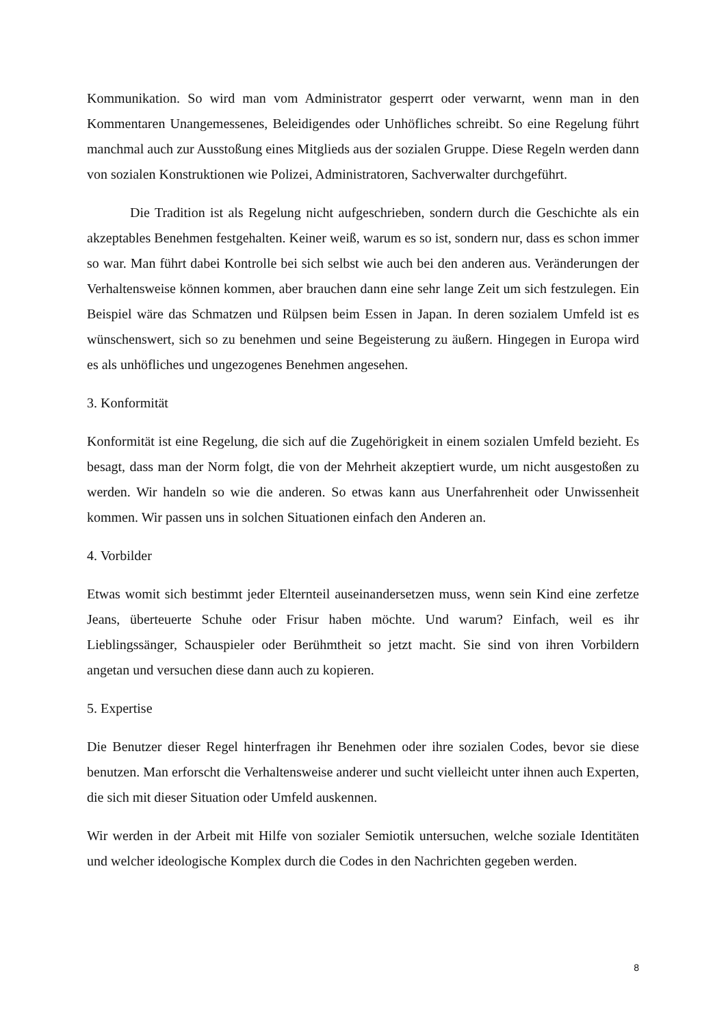Kommunikation. So wird man vom Administrator gesperrt oder verwarnt, wenn man in den Kommentaren Unangemessenes, Beleidigendes oder Unhöfliches schreibt. So eine Regelung führt manchmal auch zur Ausstoßung eines Mitglieds aus der sozialen Gruppe. Diese Regeln werden dann von sozialen Konstruktionen wie Polizei, Administratoren, Sachverwalter durchgeführt.
Die Tradition ist als Regelung nicht aufgeschrieben, sondern durch die Geschichte als ein akzeptables Benehmen festgehalten. Keiner weiß, warum es so ist, sondern nur, dass es schon immer so war. Man führt dabei Kontrolle bei sich selbst wie auch bei den anderen aus. Veränderungen der Verhaltensweise können kommen, aber brauchen dann eine sehr lange Zeit um sich festzulegen. Ein Beispiel wäre das Schmatzen und Rülpsen beim Essen in Japan. In deren sozialem Umfeld ist es wünschenswert, sich so zu benehmen und seine Begeisterung zu äußern. Hingegen in Europa wird es als unhöfliches und ungezogenes Benehmen angesehen.
3. Konformität
Konformität ist eine Regelung, die sich auf die Zugehörigkeit in einem sozialen Umfeld bezieht. Es besagt, dass man der Norm folgt, die von der Mehrheit akzeptiert wurde, um nicht ausgestoßen zu werden. Wir handeln so wie die anderen. So etwas kann aus Unerfahrenheit oder Unwissenheit kommen. Wir passen uns in solchen Situationen einfach den Anderen an.
4. Vorbilder
Etwas womit sich bestimmt jeder Elternteil auseinandersetzen muss, wenn sein Kind eine zerfetze Jeans, überteuerte Schuhe oder Frisur haben möchte. Und warum? Einfach, weil es ihr Lieblingssänger, Schauspieler oder Berühmtheit so jetzt macht. Sie sind von ihren Vorbildern angetan und versuchen diese dann auch zu kopieren.
5. Expertise
Die Benutzer dieser Regel hinterfragen ihr Benehmen oder ihre sozialen Codes, bevor sie diese benutzen. Man erforscht die Verhaltensweise anderer und sucht vielleicht unter ihnen auch Experten, die sich mit dieser Situation oder Umfeld auskennen.
Wir werden in der Arbeit mit Hilfe von sozialer Semiotik untersuchen, welche soziale Identitäten und welcher ideologische Komplex durch die Codes in den Nachrichten gegeben werden.
8